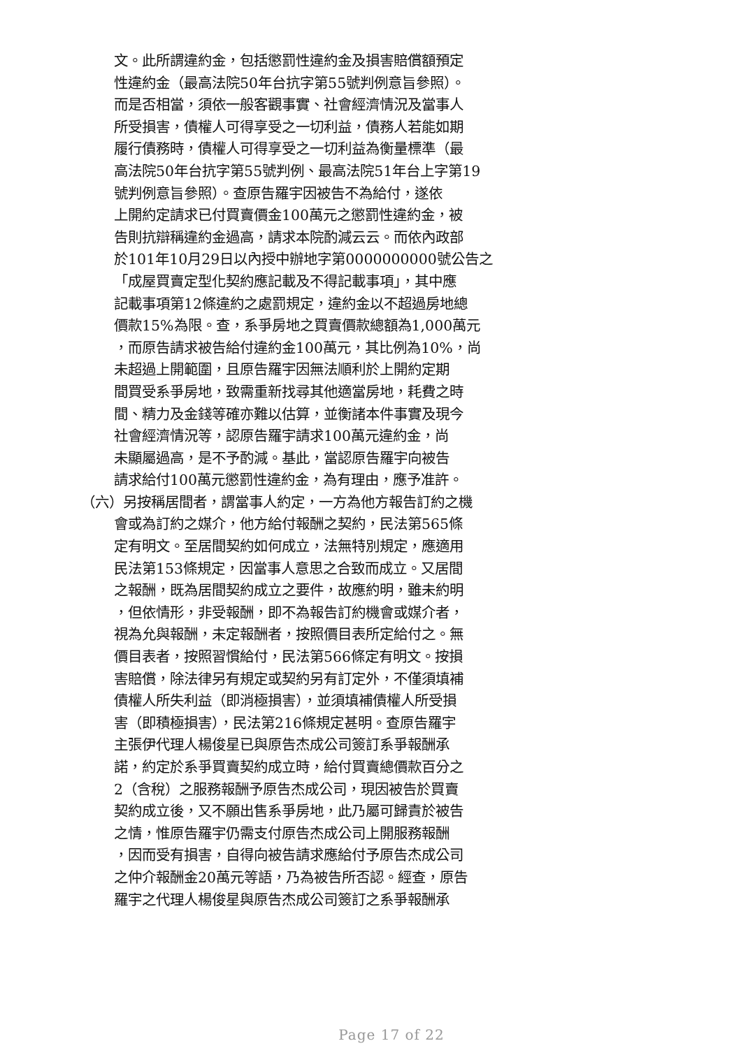文。此所謂違約金，包括懲罰性違約金及損害賠償額預定
性違約金（最高法院50年台抗字第55號判例意旨參照）。
而是否相當，須依一般客觀事實、社會經濟情況及當事人
所受損害，債權人可得享受之一切利益，債務人若能如期
履行債務時，債權人可得享受之一切利益為衡量標準（最
高法院50年台抗字第55號判例、最高法院51年台上字第19
號判例意旨參照）。查原告羅宇因被告不為給付，遂依
上開約定請求已付買賣價金100萬元之懲罰性違約金，被
告則抗辯稱違約金過高，請求本院酌減云云。而依內政部
於101年10月29日以內授中辦地字第0000000000號公告之
「成屋買賣定型化契約應記載及不得記載事項」，其中應
記載事項第12條違約之處罰規定，違約金以不超過房地總
價款15%為限。查，系爭房地之買賣價款總額為1,000萬元
，而原告請求被告給付違約金100萬元，其比例為10%，尚
未超過上開範圍，且原告羅宇因無法順利於上開約定期
間買受系爭房地，致需重新找尋其他適當房地，耗費之時
間、精力及金錢等確亦難以估算，並衡諸本件事實及現今
社會經濟情況等，認原告羅宇請求100萬元違約金，尚
未顯屬過高，是不予酌減。基此，當認原告羅宇向被告
請求給付100萬元懲罰性違約金，為有理由，應予准許。
（六）另按稱居間者，謂當事人約定，一方為他方報告訂約之機
會或為訂約之媒介，他方給付報酬之契約，民法第565條
定有明文。至居間契約如何成立，法無特別規定，應適用
民法第153條規定，因當事人意思之合致而成立。又居間
之報酬，既為居間契約成立之要件，故應約明，雖未約明
，但依情形，非受報酬，即不為報告訂約機會或媒介者，
視為允與報酬，未定報酬者，按照價目表所定給付之。無
價目表者，按照習慣給付，民法第566條定有明文。按損
害賠償，除法律另有規定或契約另有訂定外，不僅須填補
債權人所失利益（即消極損害），並須填補債權人所受損
害（即積極損害），民法第216條規定甚明。查原告羅宇
主張伊代理人楊俊星已與原告杰成公司簽訂系爭報酬承
諾，約定於系爭買賣契約成立時，給付買賣總價款百分之
2（含稅）之服務報酬予原告杰成公司，現因被告於買賣
契約成立後，又不願出售系爭房地，此乃屬可歸責於被告
之情，惟原告羅宇仍需支付原告杰成公司上開服務報酬
，因而受有損害，自得向被告請求應給付予原告杰成公司
之仲介報酬金20萬元等語，乃為被告所否認。經查，原告
羅宇之代理人楊俊星與原告杰成公司簽訂之系爭報酬承
Page 17 of 22